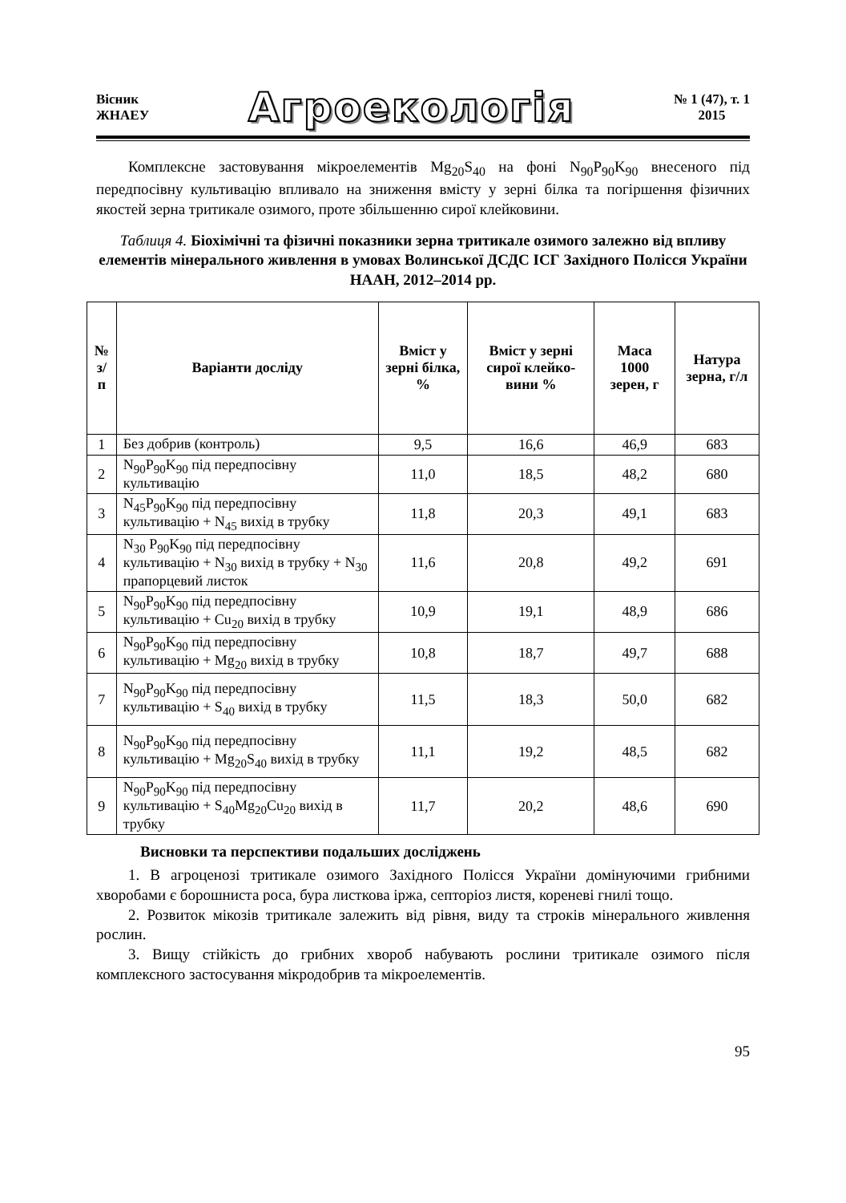Вісник
ЖНАЕУ
Агроекологія
№ 1 (47), т. 1
2015
Комплексне застовування мікроелементів Mg<sub>20</sub>S<sub>40</sub> на фоні N<sub>90</sub>P<sub>90</sub>K<sub>90</sub> внесеного під передпосівну культивацію впливало на зниження вмісту у зерні білка та погіршення фізичних якостей зерна тритикале озимого, проте збільшенню сирої клейковини.
Таблиця 4. Біохімічні та фізичні показники зерна тритикале озимого залежно від впливу елементів мінерального живлення в умовах Волинської ДСДС ІСГ Західного Полісся України НААН, 2012–2014 рр.
| № з/п | Варіанти досліду | Вміст у зерні білка, % | Вміст у зерні сирої клейко-вини % | Маса 1000 зерен, г | Натура зерна, г/л |
| --- | --- | --- | --- | --- | --- |
| 1 | Без добрив (контроль) | 9,5 | 16,6 | 46,9 | 683 |
| 2 | N<sub>90</sub>P<sub>90</sub>K<sub>90</sub> під передпосівну культивацію | 11,0 | 18,5 | 48,2 | 680 |
| 3 | N<sub>45</sub>P<sub>90</sub>K<sub>90</sub> під передпосівну культивацію + N<sub>45</sub> вихід в трубку | 11,8 | 20,3 | 49,1 | 683 |
| 4 | N<sub>30</sub> P<sub>90</sub>K<sub>90</sub> під передпосівну культивацію + N<sub>30</sub> вихід в трубку + N<sub>30</sub> прапорцевий листок | 11,6 | 20,8 | 49,2 | 691 |
| 5 | N<sub>90</sub>P<sub>90</sub>K<sub>90</sub> під передпосівну культивацію + Cu<sub>20</sub> вихід в трубку | 10,9 | 19,1 | 48,9 | 686 |
| 6 | N<sub>90</sub>P<sub>90</sub>K<sub>90</sub> під передпосівну культивацію + Mg<sub>20</sub> вихід в трубку | 10,8 | 18,7 | 49,7 | 688 |
| 7 | N<sub>90</sub>P<sub>90</sub>K<sub>90</sub> під передпосівну культивацію + S<sub>40</sub> вихід в трубку | 11,5 | 18,3 | 50,0 | 682 |
| 8 | N<sub>90</sub>P<sub>90</sub>K<sub>90</sub> під передпосівну культивацію + Mg<sub>20</sub>S<sub>40</sub> вихід в трубку | 11,1 | 19,2 | 48,5 | 682 |
| 9 | N<sub>90</sub>P<sub>90</sub>K<sub>90</sub> під передпосівну культивацію + S<sub>40</sub>Mg<sub>20</sub>Cu<sub>20</sub> вихід в трубку | 11,7 | 20,2 | 48,6 | 690 |
Висновки та перспективи подальших досліджень
1. В агроценозі тритикале озимого Західного Полісся України домінуючими грибними хворобами є борошниста роса, бура листкова іржа, септоріоз листя, кореневі гнилі тощо.
2. Розвиток мікозів тритикале залежить від рівня, виду та строків мінерального живлення рослин.
3. Вищу стійкість до грибних хвороб набувають рослини тритикале озимого після комплексного застосування мікродобрив та мікроелементів.
95